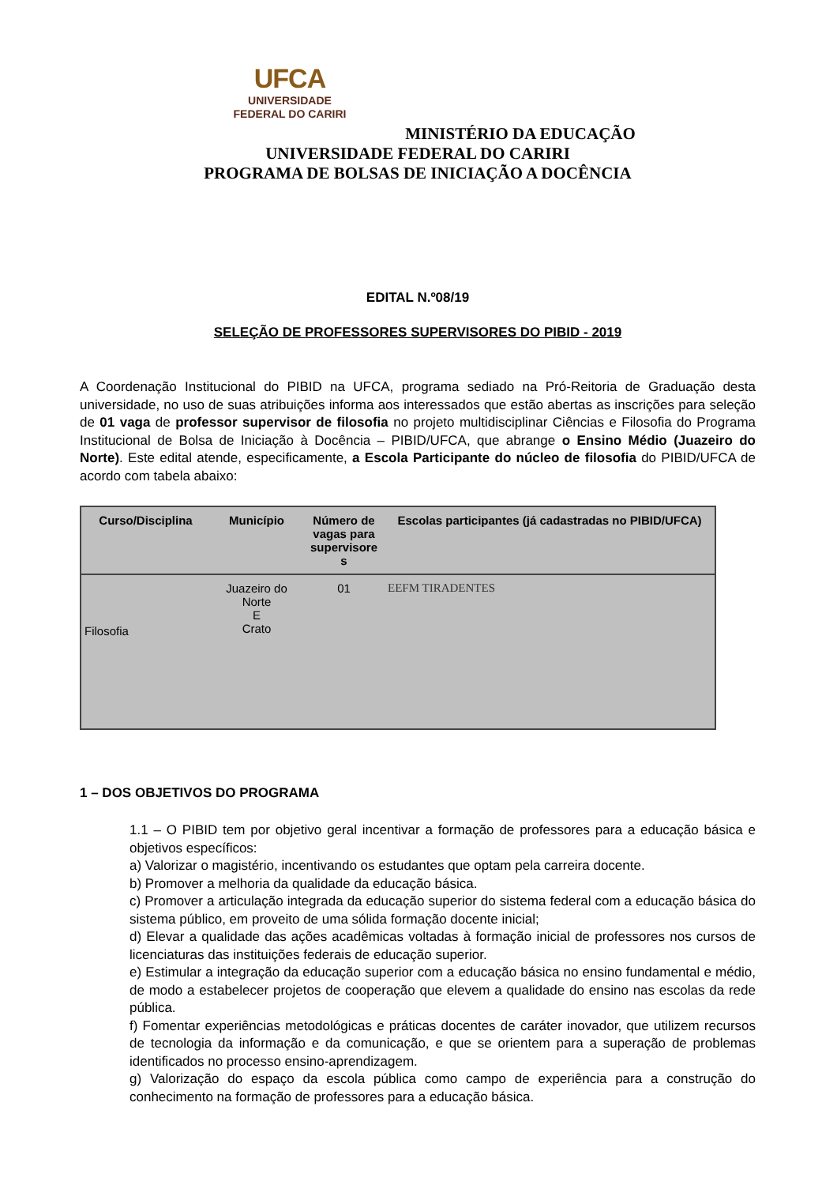UFCA
UNIVERSIDADE
FEDERAL DO CARIRI
MINISTÉRIO DA EDUCAÇÃO
UNIVERSIDADE FEDERAL DO CARIRI
PROGRAMA DE BOLSAS DE INICIAÇÃO A DOCÊNCIA
EDITAL N.º08/19
SELEÇÃO DE PROFESSORES SUPERVISORES DO PIBID - 2019
A Coordenação Institucional do PIBID na UFCA, programa sediado na Pró-Reitoria de Graduação desta universidade, no uso de suas atribuições informa aos interessados que estão abertas as inscrições para seleção de 01 vaga de professor supervisor de filosofia no projeto multidisciplinar Ciências e Filosofia do Programa Institucional de Bolsa de Iniciação à Docência – PIBID/UFCA, que abrange o Ensino Médio (Juazeiro do Norte). Este edital atende, especificamente, a Escola Participante do núcleo de filosofia do PIBID/UFCA de acordo com tabela abaixo:
| Curso/Disciplina | Município | Número de vagas para supervisore s | Escolas participantes (já cadastradas no PIBID/UFCA) |
| --- | --- | --- | --- |
| Filosofia | Juazeiro do Norte E Crato | 01 | EEFM TIRADENTES |
1 – DOS OBJETIVOS DO PROGRAMA
1.1 – O PIBID tem por objetivo geral incentivar a formação de professores para a educação básica e objetivos específicos:
a) Valorizar o magistério, incentivando os estudantes que optam pela carreira docente.
b) Promover a melhoria da qualidade da educação básica.
c) Promover a articulação integrada da educação superior do sistema federal com a educação básica do sistema público, em proveito de uma sólida formação docente inicial;
d) Elevar a qualidade das ações acadêmicas voltadas à formação inicial de professores nos cursos de licenciaturas das instituições federais de educação superior.
e) Estimular a integração da educação superior com a educação básica no ensino fundamental e médio, de modo a estabelecer projetos de cooperação que elevem a qualidade do ensino nas escolas da rede pública.
f) Fomentar experiências metodológicas e práticas docentes de caráter inovador, que utilizem recursos de tecnologia da informação e da comunicação, e que se orientem para a superação de problemas identificados no processo ensino-aprendizagem.
g) Valorização do espaço da escola pública como campo de experiência para a construção do conhecimento na formação de professores para a educação básica.